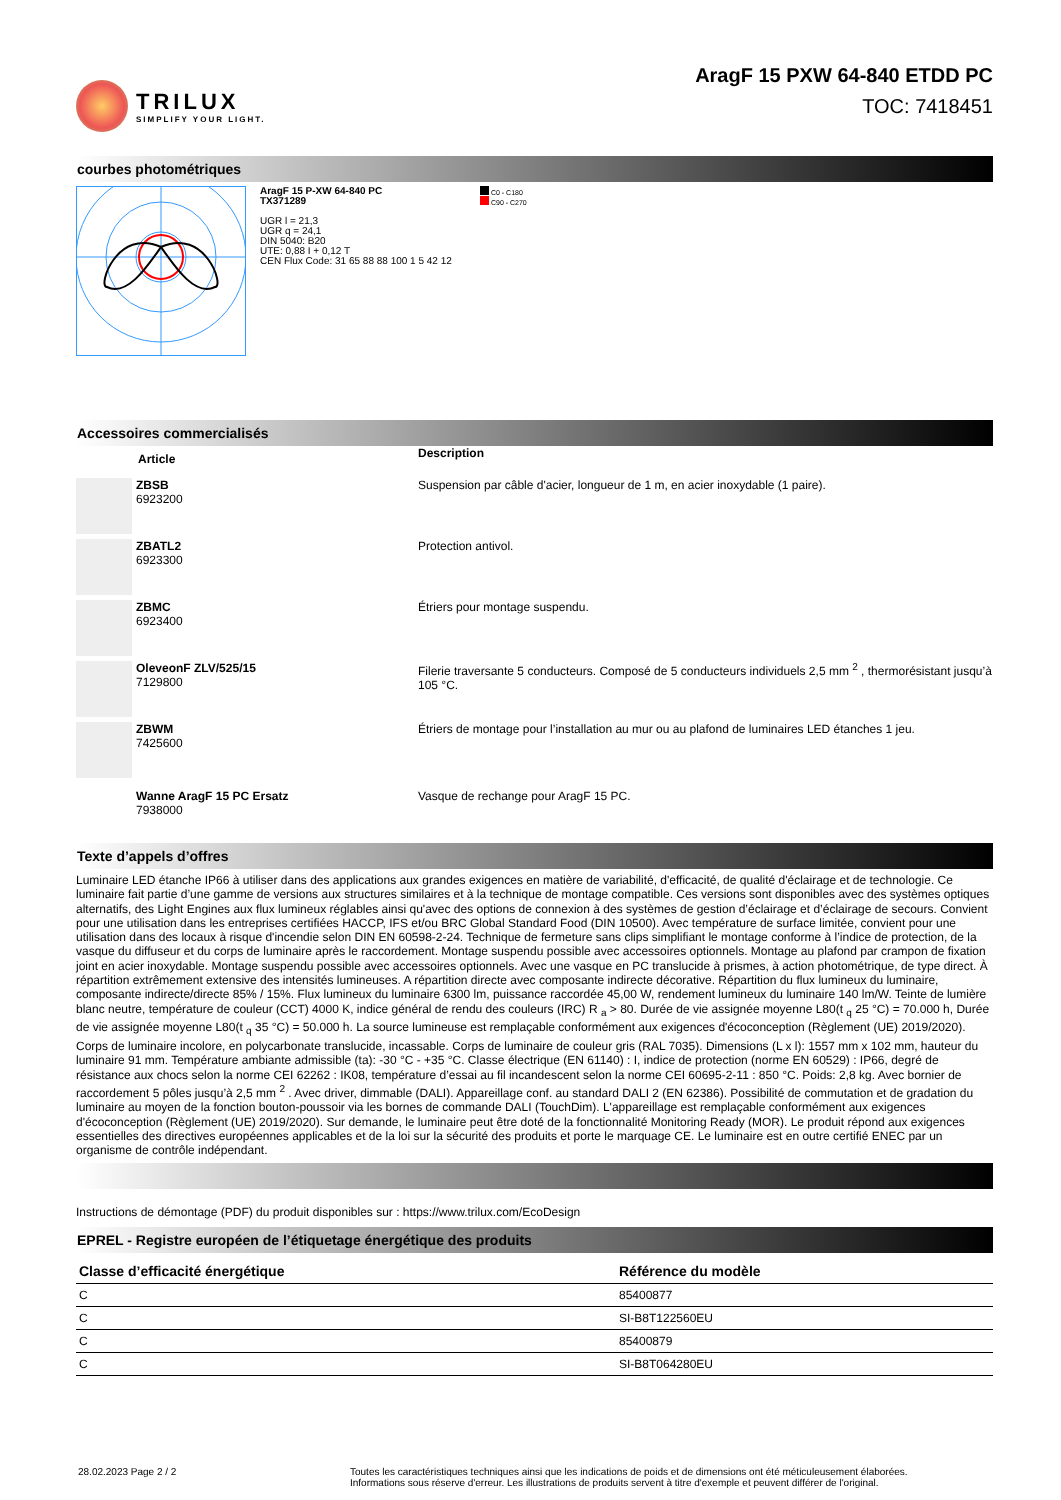TRILUX
SIMPLIFY YOUR LIGHT.
AragF 15 PXW 64-840 ETDD PC
TOC: 7418451
courbes photométriques
AragF 15 P-XW 64-840 PC
TX371289
UGR l = 21,3
UGR q = 24,1
DIN 5040: B20
UTE: 0,88 I + 0,12 T
CEN Flux Code: 31 65 88 88 100 1 5 42 12
C0 - C180
C90 - C270
Accessoires commercialisés
| | Article | Description |
| | ZBSB 6923200 | Suspension par câble d'acier, longueur de 1 m, en acier inoxydable (1 paire). |
| | ZBATL2 6923300 | Protection antivol. |
| | ZBMC 6923400 | Étriers pour montage suspendu. |
| | OleveonF ZLV/525/15 7129800 | Filerie traversante 5 conducteurs. Composé de 5 conducteurs individuels 2,5 mm <sup>2</sup> , thermorésistant jusqu’à 105 °C. |
| | ZBWM 7425600 | Étriers de montage pour l’installation au mur ou au plafond de luminaires LED étanches 1 jeu. |
| | Wanne AragF 15 PC Ersatz 7938000 | Vasque de rechange pour AragF 15 PC. |
Texte d’appels d’offres
Luminaire LED étanche IP66 à utiliser dans des applications aux grandes exigences en matière de variabilité, d'efficacité, de qualité d'éclairage et de technologie. Ce luminaire fait partie d’une gamme de versions aux structures similaires et à la technique de montage compatible. Ces versions sont disponibles avec des systèmes optiques alternatifs, des Light Engines aux flux lumineux réglables ainsi qu'avec des options de connexion à des systèmes de gestion d’éclairage et d’éclairage de secours. Convient pour une utilisation dans les entreprises certifiées HACCP, IFS et/ou BRC Global Standard Food (DIN 10500). Avec température de surface limitée, convient pour une utilisation dans des locaux à risque d'incendie selon DIN EN 60598-2-24. Technique de fermeture sans clips simplifiant le montage conforme à l’indice de protection, de la vasque du diffuseur et du corps de luminaire après le raccordement. Montage suspendu possible avec accessoires optionnels. Montage au plafond par crampon de fixation joint en acier inoxydable. Montage suspendu possible avec accessoires optionnels. Avec une vasque en PC translucide à prismes, à action photométrique, de type direct. À répartition extrêmement extensive des intensités lumineuses. A répartition directe avec composante indirecte décorative. Répartition du flux lumineux du luminaire, composante indirecte/directe 85% / 15%. Flux lumineux du luminaire 6300 lm, puissance raccordée 45,00 W, rendement lumineux du luminaire 140 lm/W. Teinte de lumière blanc neutre, température de couleur (CCT) 4000 K, indice général de rendu des couleurs (IRC) R <sub>a</sub> > 80. Durée de vie assignée moyenne L80(t <sub>q</sub> 25 °C) = 70.000 h, Durée de vie assignée moyenne L80(t <sub>q</sub> 35 °C) = 50.000 h. La source lumineuse est remplaçable conformément aux exigences d'écoconception (Règlement (UE) 2019/2020). Corps de luminaire incolore, en polycarbonate translucide, incassable. Corps de luminaire de couleur gris (RAL 7035). Dimensions (L x l): 1557 mm x 102 mm, hauteur du luminaire 91 mm. Température ambiante admissible (ta): -30 °C - +35 °C. Classe électrique (EN 61140) : I, indice de protection (norme EN 60529) : IP66, degré de résistance aux chocs selon la norme CEI 62262 : IK08, température d’essai au fil incandescent selon la norme CEI 60695-2-11 : 850 °C. Poids: 2,8 kg. Avec bornier de raccordement 5 pôles jusqu’à 2,5 mm <sup>2</sup> . Avec driver, dimmable (DALI). Appareillage conf. au standard DALI 2 (EN 62386). Possibilité de commutation et de gradation du luminaire au moyen de la fonction bouton-poussoir via les bornes de commande DALI (TouchDim). L'appareillage est remplaçable conformément aux exigences d'écoconception (Règlement (UE) 2019/2020). Sur demande, le luminaire peut être doté de la fonctionnalité Monitoring Ready (MOR). Le produit répond aux exigences essentielles des directives européennes applicables et de la loi sur la sécurité des produits et porte le marquage CE. Le luminaire est en outre certifié ENEC par un organisme de contrôle indépendant.
Instructions de démontage (PDF) du produit disponibles sur : https://www.trilux.com/EcoDesign
EPREL - Registre européen de l’étiquetage énergétique des produits
| Classe d’efficacité énergétique | Référence du modèle |
| --- | --- |
| C | 85400877 |
| C | SI-B8T122560EU |
| C | 85400879 |
| C | SI-B8T064280EU |
28.02.2023 Page 2 / 2 Toutes les caractéristiques techniques ainsi que les indications de poids et de dimensions ont été méticuleusement élaborées.
Informations sous réserve d'erreur. Les illustrations de produits servent à titre d'exemple et peuvent différer de l'original.